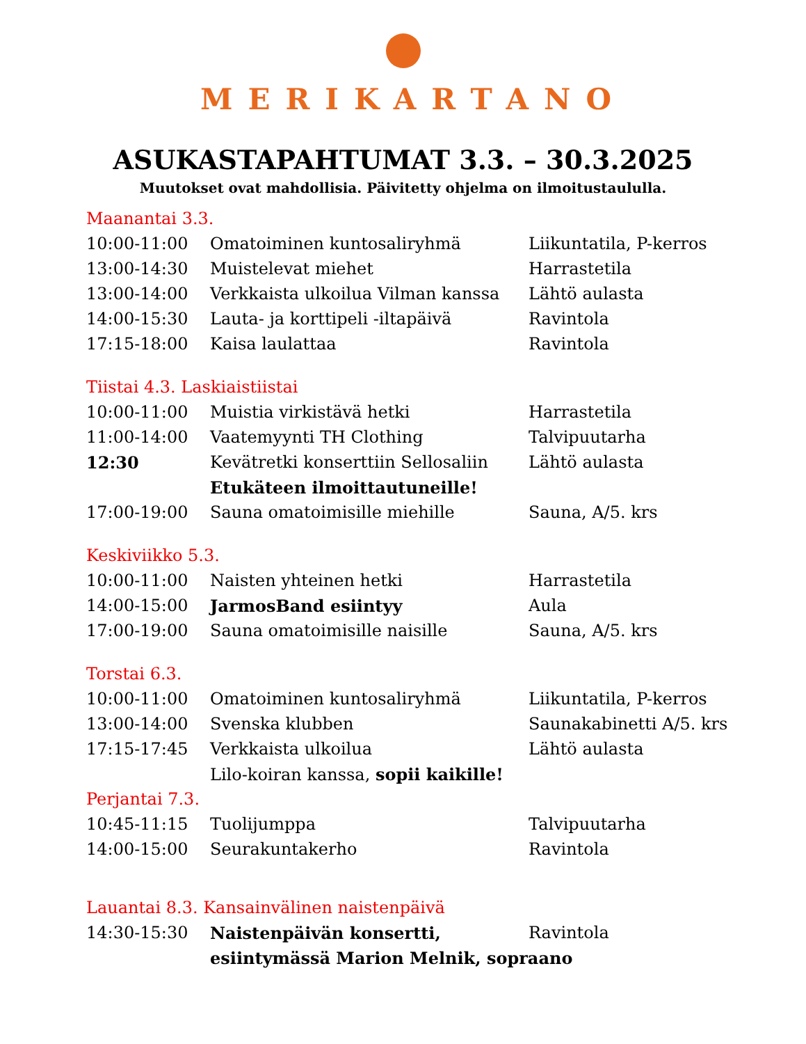MERIKARTANO
ASUKASTAPAHTUMAT 3.3. – 30.3.2025
Muutokset ovat mahdollisia. Päivitetty ohjelma on ilmoitustaululla.
Maanantai 3.3.
| 10:00-11:00 | Omatoiminen kuntosaliryhmä | Liikuntatila, P-kerros |
| 13:00-14:30 | Muistelevat miehet | Harrastetila |
| 13:00-14:00 | Verkkaista ulkoilua Vilman kanssa | Lähtö aulasta |
| 14:00-15:30 | Lauta- ja korttipeli -iltapäivä | Ravintola |
| 17:15-18:00 | Kaisa laulattaa | Ravintola |
Tiistai 4.3. Laskiaistiistai
| 10:00-11:00 | Muistia virkistävä hetki | Harrastetila |
| 11:00-14:00 | Vaatemyynti TH Clothing | Talvipuutarha |
| 12:30 | Kevätretki konserttiin Sellosaliin | Lähtö aulasta |
| | Etukäteen ilmoittautuneille! | |
| 17:00-19:00 | Sauna omatoimisille miehille | Sauna, A/5. krs |
Keskiviikko 5.3.
| 10:00-11:00 | Naisten yhteinen hetki | Harrastetila |
| 14:00-15:00 | JarmosBand esiintyy | Aula |
| 17:00-19:00 | Sauna omatoimisille naisille | Sauna, A/5. krs |
Torstai 6.3.
| 10:00-11:00 | Omatoiminen kuntosaliryhmä | Liikuntatila, P-kerros |
| 13:00-14:00 | Svenska klubben | Saunakabinetti A/5. krs |
| 17:15-17:45 | Verkkaista ulkoilua | Lähtö aulasta |
| | Lilo-koiran kanssa, sopii kaikille! | |
Perjantai 7.3.
| 10:45-11:15 | Tuolijumppa | Talvipuutarha |
| 14:00-15:00 | Seurakuntakerho | Ravintola |
Lauantai 8.3. Kansainvälinen naistenpäivä
| 14:30-15:30 | Naistenpäivän konsertti, | Ravintola |
| | esiintymässä Marion Melnik, sopraano | |